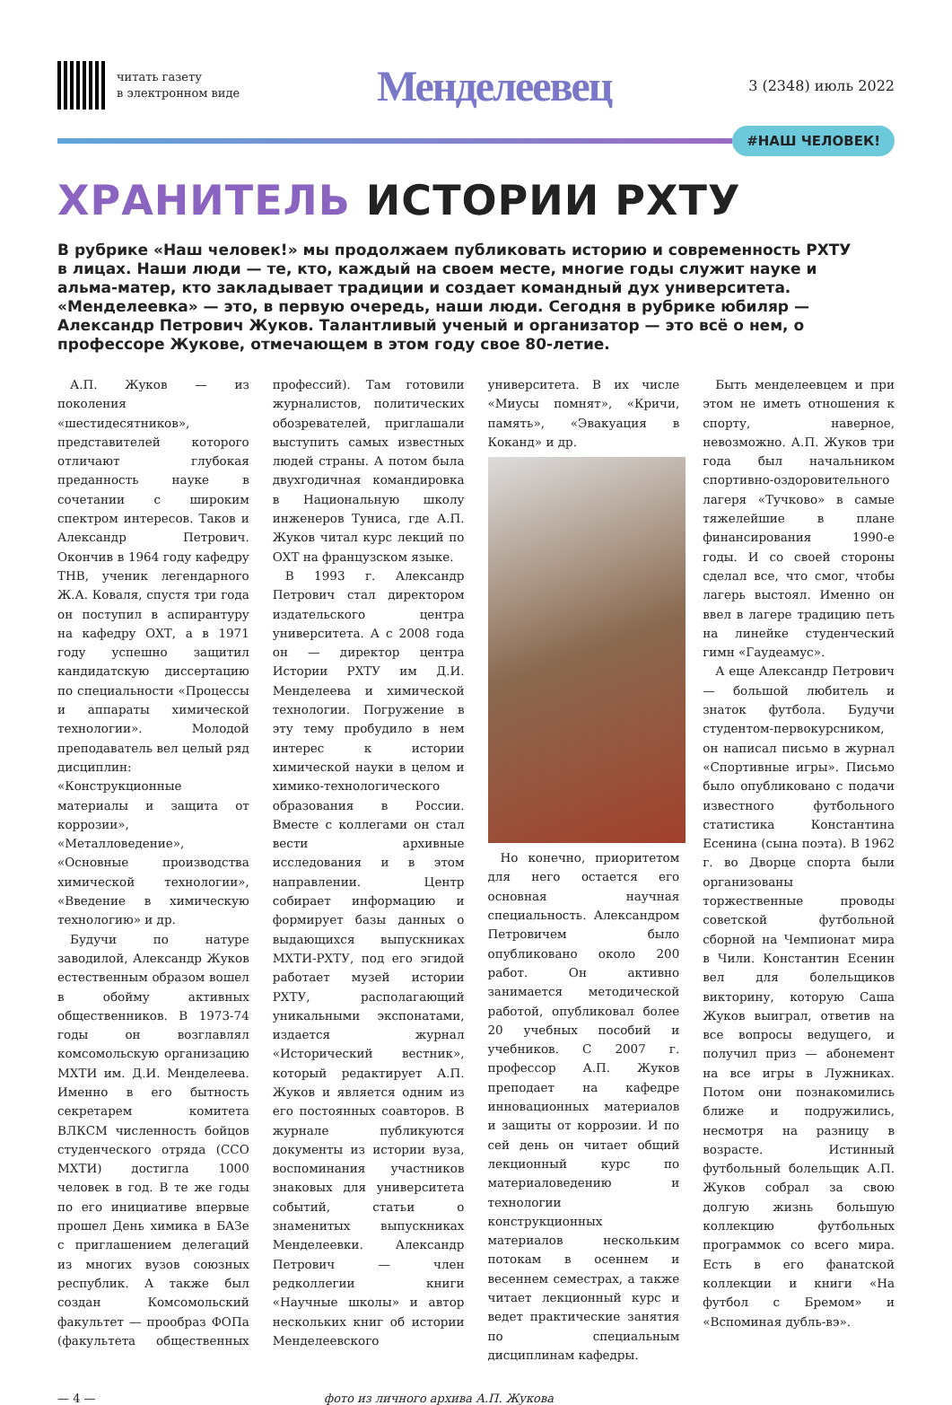читать газету
в электронном виде
Менделеевец
3 (2348) июль 2022
#НАШ ЧЕЛОВЕК!
ХРАНИТЕЛЬ ИСТОРИИ РХТУ
В рубрике «Наш человек!» мы продолжаем публиковать историю и современность РХТУ в лицах. Наши люди — те, кто, каждый на своем месте, многие годы служит науке и альма-матер, кто закладывает традиции и создает командный дух университета. «Менделеевка» — это, в первую очередь, наши люди. Сегодня в рубрике юбиляр — Александр Петрович Жуков. Талантливый ученый и организатор — это всё о нем, о профессоре Жукове, отмечающем в этом году свое 80-летие.
А.П. Жуков — из поколения «шестидесятников», представителей которого отличают глубокая преданность науке в сочетании с широким спектром интересов. Таков и Александр Петрович. Окончив в 1964 году кафедру ТНВ, ученик легендарного Ж.А. Коваля, спустя три года он поступил в аспирантуру на кафедру ОХТ, а в 1971 году успешно защитил кандидатскую диссертацию по специальности «Процессы и аппараты химической технологии». Молодой преподаватель вел целый ряд дисциплин: «Конструкционные материалы и защита от коррозии», «Металловедение», «Основные производства химической технологии», «Введение в химическую технологию» и др.
Будучи по натуре заводилой, Александр Жуков естественным образом вошел в обойму активных общественников. В 1973-74 годы он возглавлял комсомольскую организацию МХТИ им. Д.И. Менделеева. Именно в его бытность секретарем комитета ВЛКСМ численность бойцов студенческого отряда (ССО МХТИ) достигла 1000 человек в год. В те же годы по его инициативе впервые прошел День химика в БАЗе с приглашением делегаций из многих вузов союзных республик. А также был создан Комсомольский факультет — прообраз ФОПа (факультета общественных профессий). Там готовили журналистов, политических обозревателей, приглашали выступить самых известных людей страны. А потом была двухгодичная командировка в Национальную школу инженеров Туниса, где А.П. Жуков читал курс лекций по ОХТ на французском языке.
В 1993 г. Александр Петрович стал директором издательского центра университета. А с 2008 года он — директор центра Истории РХТУ им Д.И. Менделеева и химической технологии. Погружение в эту тему пробудило в нем интерес к истории химической науки в целом и химико-технологического образования в России. Вместе с коллегами он стал вести архивные исследования и в этом направлении. Центр собирает информацию и формирует базы данных о выдающихся выпускниках МХТИ-РХТУ, под его эгидой работает музей истории РХТУ, располагающий уникальными экспонатами, издается журнал «Исторический вестник», который редактирует А.П. Жуков и является одним из его постоянных соавторов. В журнале публикуются документы из истории вуза, воспоминания участников знаковых для университета событий, статьи о знаменитых выпускниках Менделеевки. Александр Петрович — член редколлегии книги «Научные школы» и автор нескольких книг об истории Менделеевского университета. В их числе «Миусы помнят», «Кричи, память», «Эвакуация в Коканд» и др.
Но конечно, приоритетом для него остается его основная научная специальность. Александром Петровичем было опубликовано около 200 работ. Он активно занимается методической работой, опубликовал более 20 учебных пособий и учебников. С 2007 г. профессор А.П. Жуков преподает на кафедре инновационных материалов и защиты от коррозии. И по сей день он читает общий лекционный курс по материаловедению и технологии конструкционных материалов нескольким потокам в осеннем и весеннем семестрах, а также читает лекционный курс и ведет практические занятия по специальным дисциплинам кафедры.
Быть менделеевцем и при этом не иметь отношения к спорту, наверное, невозможно. А.П. Жуков три года был начальником спортивно-оздоровительного лагеря «Тучково» в самые тяжелейшие в плане финансирования 1990-е годы. И со своей стороны сделал все, что смог, чтобы лагерь выстоял. Именно он ввел в лагере традицию петь на линейке студенческий гимн «Гаудеамус».
А еще Александр Петрович — большой любитель и знаток футбола. Будучи студентом-первокурсником, он написал письмо в журнал «Спортивные игры». Письмо было опубликовано с подачи известного футбольного статистика Константина Есенина (сына поэта). В 1962 г. во Дворце спорта были организованы торжественные проводы советской футбольной сборной на Чемпионат мира в Чили. Константин Есенин вел для болельщиков викторину, которую Саша Жуков выиграл, ответив на все вопросы ведущего, и получил приз — абонемент на все игры в Лужниках. Потом они познакомились ближе и подружились, несмотря на разницу в возрасте. Истинный футбольный болельщик А.П. Жуков собрал за свою долгую жизнь большую коллекцию футбольных программок со всего мира. Есть в его фанатской коллекции и книги «На футбол с Бремом» и «Вспоминая дубль-вэ».
— 4 — фото из личного архива А.П. Жукова